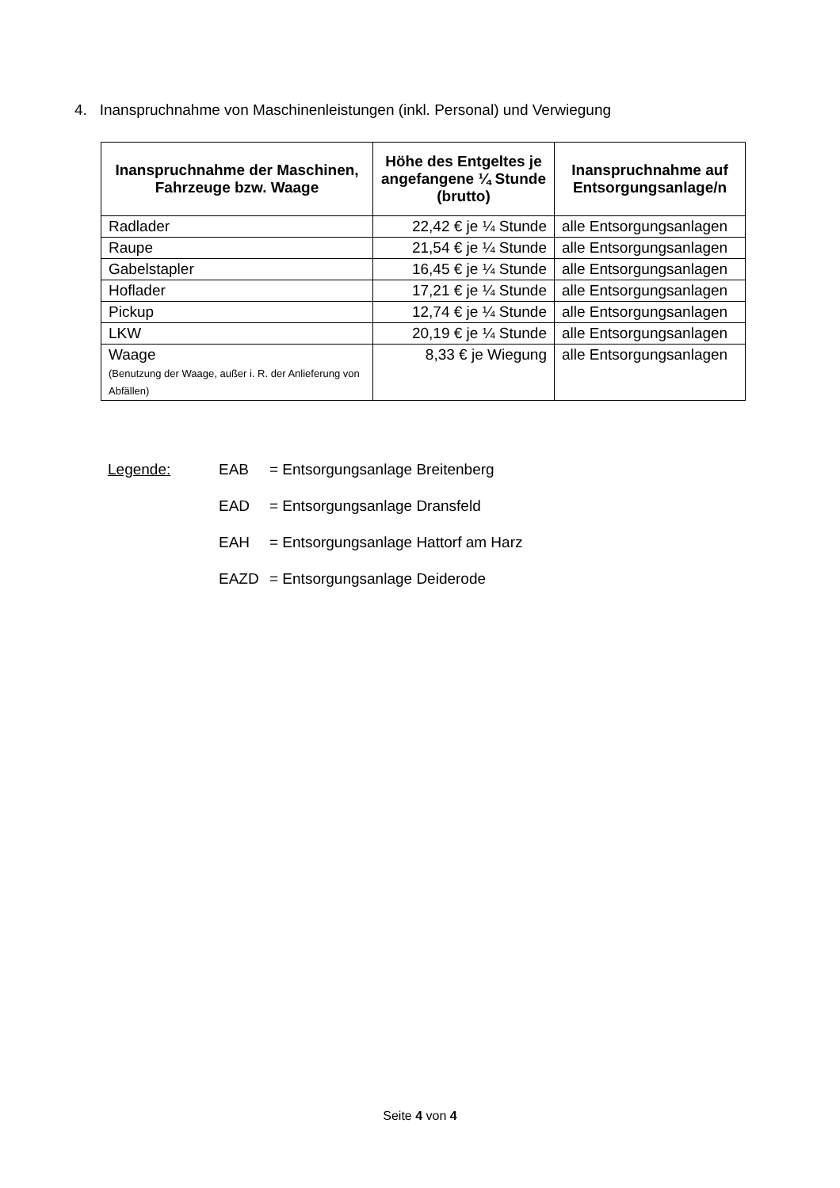4. Inanspruchnahme von Maschinenleistungen (inkl. Personal) und Verwiegung
| Inanspruchnahme der Maschinen, Fahrzeuge bzw. Waage | Höhe des Entgeltes je angefangene ¼ Stunde (brutto) | Inanspruchnahme auf Entsorgungsanlage/n |
| --- | --- | --- |
| Radlader | 22,42 € je ¼ Stunde | alle Entsorgungsanlagen |
| Raupe | 21,54 € je ¼ Stunde | alle Entsorgungsanlagen |
| Gabelstapler | 16,45 € je ¼ Stunde | alle Entsorgungsanlagen |
| Hoflader | 17,21 € je ¼ Stunde | alle Entsorgungsanlagen |
| Pickup | 12,74 € je ¼ Stunde | alle Entsorgungsanlagen |
| LKW | 20,19 € je ¼ Stunde | alle Entsorgungsanlagen |
| Waage (Benutzung der Waage, außer i. R. der Anlieferung von Abfällen) | 8,33 € je Wiegung | alle Entsorgungsanlagen |
Legende: EAB = Entsorgungsanlage Breitenberg
EAD = Entsorgungsanlage Dransfeld
EAH = Entsorgungsanlage Hattorf am Harz
EAZD = Entsorgungsanlage Deiderode
Seite 4 von 4